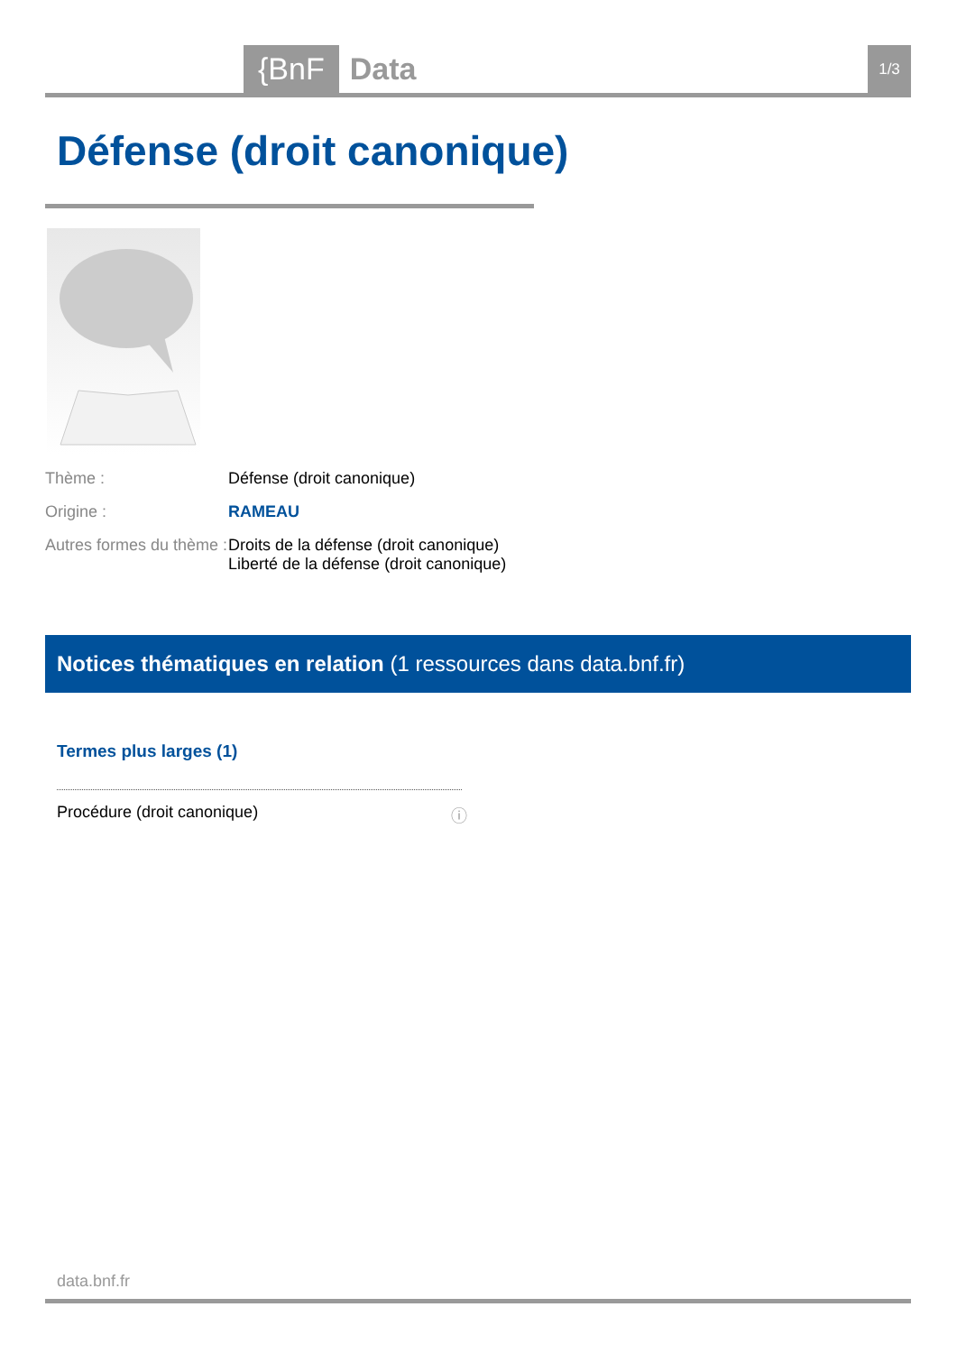{BnF Data 1/3
Défense (droit canonique)
Thème : Défense (droit canonique)
Origine : RAMEAU
Autres formes du thème :
Droits de la défense (droit canonique)
Liberté de la défense (droit canonique)
Notices thématiques en relation (1 ressources dans data.bnf.fr)
Termes plus larges (1)
Procédure (droit canonique) ⓘ
data.bnf.fr